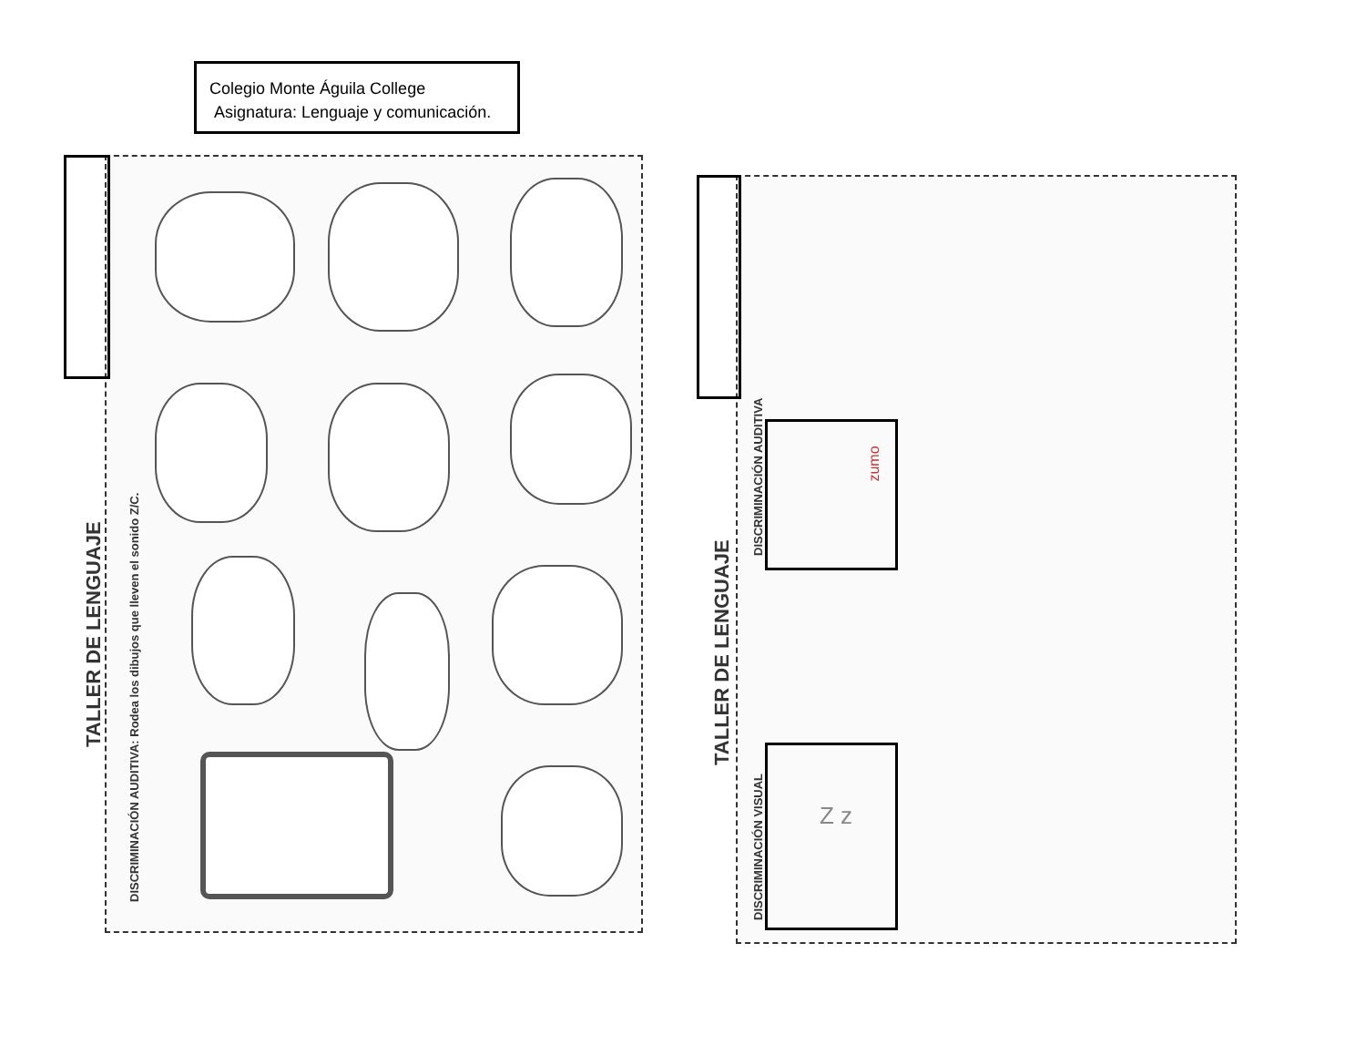Colegio Monte Águila College
Asignatura: Lenguaje y comunicación.
DISCRIMINACIÓN AUDITIVA: Rodea los dibujos que lleven el sonido Z/C.
TALLER DE LENGUAJE
DISCRIMINACIÓN AUDITIVA
DISCRIMINACIÓN VISUAL
TALLER DE LENGUAJE
zumo
Z z